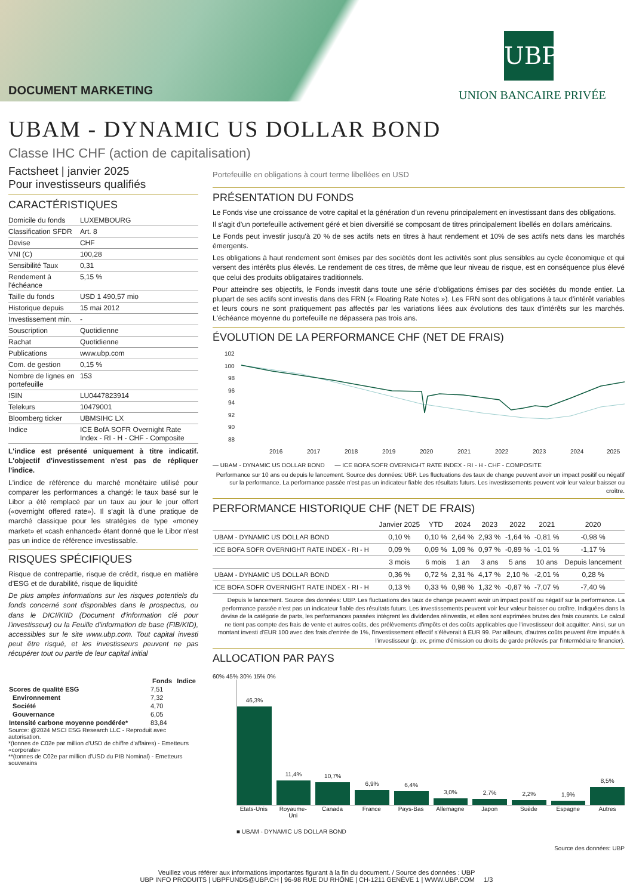DOCUMENT MARKETING
UBP
UNION BANCAIRE PRIVÉE
UBAM - DYNAMIC US DOLLAR BOND
Classe IHC CHF (action de capitalisation)
Factsheet | janvier 2025
Pour investisseurs qualifiés
CARACTÉRISTIQUES
| Domicile du fonds | LUXEMBOURG |
| Classification SFDR | Art. 8 |
| Devise | CHF |
| VNI (C) | 100,28 |
| Sensibilité Taux | 0,31 |
| Rendement à l'échéance | 5,15 % |
| Taille du fonds | USD 1 490,57 mio |
| Historique depuis | 15 mai 2012 |
| Investissement min. | - |
| Souscription | Quotidienne |
| Rachat | Quotidienne |
| Publications | www.ubp.com |
| Com. de gestion | 0,15 % |
| Nombre de lignes en portefeuille | 153 |
| ISIN | LU0447823914 |
| Telekurs | 10479001 |
| Bloomberg ticker | UBMSIHC LX |
| Indice | ICE BofA SOFR Overnight Rate Index - RI - H - CHF - Composite |
L'indice est présenté uniquement à titre indicatif. L'objectif d'investissement n'est pas de répliquer l'indice.
L'indice de référence du marché monétaire utilisé pour comparer les performances a changé: le taux basé sur le Libor a été remplacé par un taux au jour le jour offert («overnight offered rate»). Il s'agit là d'une pratique de marché classique pour les stratégies de type «money market» et «cash enhanced» étant donné que le Libor n'est pas un indice de référence investissable.
RISQUES SPÉCIFIQUES
Risque de contrepartie, risque de crédit, risque en matière d'ESG et de durabilité, risque de liquidité
De plus amples informations sur les risques potentiels du fonds concerné sont disponibles dans le prospectus, ou dans le DICI/KIID (Document d'information clé pour l'investisseur) ou la Feuille d'information de base (FIB/KID), accessibles sur le site www.ubp.com. Tout capital investi peut être risqué, et les investisseurs peuvent ne pas récupérer tout ou partie de leur capital initial
| | Fonds | Indice |
| --- | --- | --- |
| Scores de qualité ESG | 7,51 | |
| Environnement | 7,32 | |
| Société | 4,70 | |
| Gouvernance | 6,05 | |
| Intensité carbone moyenne pondérée* | 83,84 | |
Source: @2024 MSCI ESG Research LLC - Reproduit avec autorisation.
*(tonnes de C02e par million d'USD de chiffre d'affaires) - Emetteurs «corporate»
**(tonnes de C02e par million d'USD du PIB Nominal) - Emetteurs souverains
Portefeuille en obligations à court terme libellées en USD
PRÉSENTATION DU FONDS
Le Fonds vise une croissance de votre capital et la génération d'un revenu principalement en investissant dans des obligations.
Il s'agit d'un portefeuille activement géré et bien diversifié se composant de titres principalement libellés en dollars américains.
Le Fonds peut investir jusqu'à 20 % de ses actifs nets en titres à haut rendement et 10% de ses actifs nets dans les marchés émergents.
Les obligations à haut rendement sont émises par des sociétés dont les activités sont plus sensibles au cycle économique et qui versent des intérêts plus élevés. Le rendement de ces titres, de même que leur niveau de risque, est en conséquence plus élevé que celui des produits obligataires traditionnels.
Pour atteindre ses objectifs, le Fonds investit dans toute une série d'obligations émises par des sociétés du monde entier. La plupart de ses actifs sont investis dans des FRN (« Floating Rate Notes »). Les FRN sont des obligations à taux d'intérêt variables et leurs cours ne sont pratiquement pas affectés par les variations liées aux évolutions des taux d'intérêts sur les marchés. L'échéance moyenne du portefeuille ne dépassera pas trois ans.
ÉVOLUTION DE LA PERFORMANCE CHF (NET DE FRAIS)
102
100
98
96
94
92
90
88
2016
2017
2018
2019
2020
2021
2022
2023
2024
2025
— UBAM - DYNAMIC US DOLLAR BOND — ICE BOFA SOFR OVERNIGHT RATE INDEX - RI - H - CHF - COMPOSITE
Performance sur 10 ans ou depuis le lancement. Source des données: UBP. Les fluctuations des taux de change peuvent avoir un impact positif ou négatif sur la performance. La performance passée n'est pas un indicateur fiable des résultats futurs. Les investissements peuvent voir leur valeur baisser ou croître.
PERFORMANCE HISTORIQUE CHF (NET DE FRAIS)
| | Janvier 2025 | YTD | 2024 | 2023 | 2022 | 2021 | 2020 |
| --- | --- | --- | --- | --- | --- | --- | --- |
| UBAM - DYNAMIC US DOLLAR BOND | 0,10 % | 0,10 % | 2,64 % | 2,93 % | -1,64 % | -0,81 % | -0,98 % |
| ICE BOFA SOFR OVERNIGHT RATE INDEX - RI - H | 0,09 % | 0,09 % | 1,09 % | 0,97 % | -0,89 % | -1,01 % | -1,17 % |
| | 3 mois | 6 mois | 1 an | 3 ans | 5 ans | 10 ans | Depuis lancement |
| UBAM - DYNAMIC US DOLLAR BOND | 0,36 % | 0,72 % | 2,31 % | 4,17 % | 2,10 % | -2,01 % | 0,28 % |
| ICE BOFA SOFR OVERNIGHT RATE INDEX - RI - H | 0,13 % | 0,33 % | 0,98 % | 1,32 % | -0,87 % | -7,07 % | -7,40 % |
Depuis le lancement. Source des données: UBP. Les fluctuations des taux de change peuvent avoir un impact positif ou négatif sur la performance. La performance passée n'est pas un indicateur fiable des résultats futurs. Les investissements peuvent voir leur valeur baisser ou croître. Indiquées dans la devise de la catégorie de parts, les performances passées intègrent les dividendes réinvestis, et elles sont exprimées brutes des frais courants. Le calcul ne tient pas compte des frais de vente et autres coûts, des prélèvements d'impôts et des coûts applicables que l'investisseur doit acquitter. Ainsi, sur un montant investi d'EUR 100 avec des frais d'entrée de 1%, l'investissement effectif s'élèverait à EUR 99. Par ailleurs, d'autres coûts peuvent être imputés à l'investisseur (p. ex. prime d'émission ou droits de garde prélevés par l'intermédiaire financier).
ALLOCATION PAR PAYS
60% 45% 30% 15% 0%
46,3%
11,4%
10,7%
6,9%
6,4%
3,0%
2,7%
2,2%
1,9%
8,5%
Etats-Unis Royaume-Uni Canada France Pays-Bas Allemagne Japon Suède Espagne Autres
■ UBAM - DYNAMIC US DOLLAR BOND
Source des données: UBP
Veuillez vous référer aux informations importantes figurant à la fin du document. / Source des données : UBP
UBP INFO PRODUITS | UBPFUNDS@UBP.CH | 96-98 RUE DU RHÔNE | CH-1211 GENÈVE 1 | WWW.UBP.COM 1/3